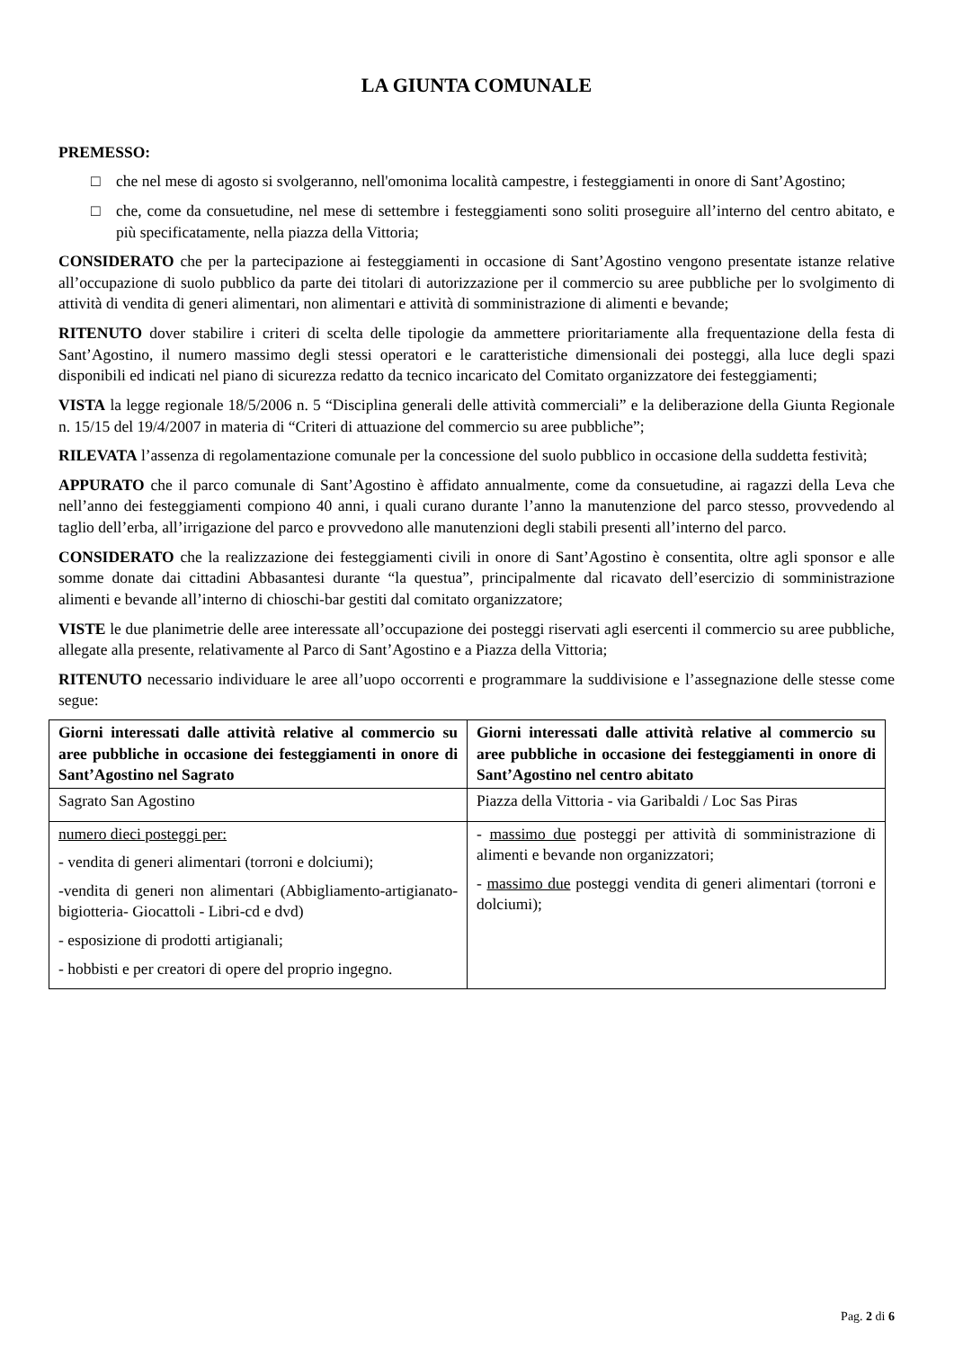LA GIUNTA COMUNALE
PREMESSO:
□ che nel mese di agosto si svolgeranno, nell'omonima località campestre, i festeggiamenti in onore di Sant’Agostino;
□ che, come da consuetudine, nel mese di settembre i festeggiamenti sono soliti proseguire all’interno del centro abitato, e più specificatamente, nella piazza della Vittoria;
CONSIDERATO che per la partecipazione ai festeggiamenti in occasione di Sant’Agostino vengono presentate istanze relative all’occupazione di suolo pubblico da parte dei titolari di autorizzazione per il commercio su aree pubbliche per lo svolgimento di attività di vendita di generi alimentari, non alimentari e attività di somministrazione di alimenti e bevande;
RITENUTO dover stabilire i criteri di scelta delle tipologie da ammettere prioritariamente alla frequentazione della festa di Sant’Agostino, il numero massimo degli stessi operatori e le caratteristiche dimensionali dei posteggi, alla luce degli spazi disponibili ed indicati nel piano di sicurezza redatto da tecnico incaricato del Comitato organizzatore dei festeggiamenti;
VISTA la legge regionale 18/5/2006 n. 5 “Disciplina generali delle attività commerciali” e la deliberazione della Giunta Regionale n. 15/15 del 19/4/2007 in materia di “Criteri di attuazione del commercio su aree pubbliche”;
RILEVATA l’assenza di regolamentazione comunale per la concessione del suolo pubblico in occasione della suddetta festività;
APPURATO che il parco comunale di Sant’Agostino è affidato annualmente, come da consuetudine, ai ragazzi della Leva che nell’anno dei festeggiamenti compiono 40 anni, i quali curano durante l’anno la manutenzione del parco stesso, provvedendo al taglio dell’erba, all’irrigazione del parco e provvedono alle manutenzioni degli stabili presenti all’interno del parco.
CONSIDERATO che la realizzazione dei festeggiamenti civili in onore di Sant’Agostino è consentita, oltre agli sponsor e alle somme donate dai cittadini Abbasantesi durante “la questua”, principalmente dal ricavato dell’esercizio di somministrazione alimenti e bevande all’interno di chioschi-bar gestiti dal comitato organizzatore;
VISTE le due planimetrie delle aree interessate all’occupazione dei posteggi riservati agli esercenti il commercio su aree pubbliche, allegate alla presente, relativamente al Parco di Sant’Agostino e a Piazza della Vittoria;
RITENUTO necessario individuare le aree all’uopo occorrenti e programmare la suddivisione e l’assegnazione delle stesse come segue:
| Giorni interessati dalle attività relative al commercio su aree pubbliche in occasione dei festeggiamenti in onore di Sant’Agostino nel Sagrato | Giorni interessati dalle attività relative al commercio su aree pubbliche in occasione dei festeggiamenti in onore di Sant’Agostino nel centro abitato |
| --- | --- |
| Sagrato San Agostino | Piazza della Vittoria - via Garibaldi / Loc Sas Piras |
| numero dieci posteggi per: - vendita di generi alimentari (torroni e dolciumi); -vendita di generi non alimentari (Abbigliamento-artigianato-bigiotteria- Giocattoli - Libri-cd e dvd) - esposizione di prodotti artigianali; - hobbisti e per creatori di opere del proprio ingegno. | - massimo due posteggi per attività di somministrazione di alimenti e bevande non organizzatori; - massimo due posteggi vendita di generi alimentari (torroni e dolciumi); |
Pag. 2 di 6